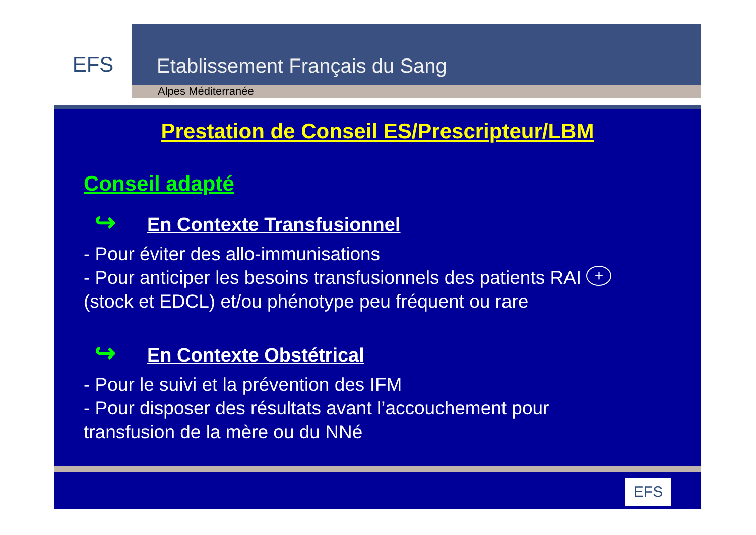EFS
Etablissement Français du Sang
Alpes Méditerranée
Prestation de Conseil ES/Prescripteur/LBM
Conseil adapté
↪ En Contexte Transfusionnel
- Pour éviter des allo-immunisations
- Pour anticiper les besoins transfusionnels des patients RAI +
(stock et EDCL) et/ou phénotype peu fréquent ou rare
↪ En Contexte Obstétrical
- Pour le suivi et la prévention des IFM
- Pour disposer des résultats avant l’accouchement pour
transfusion de la mère ou du NNé
EFS